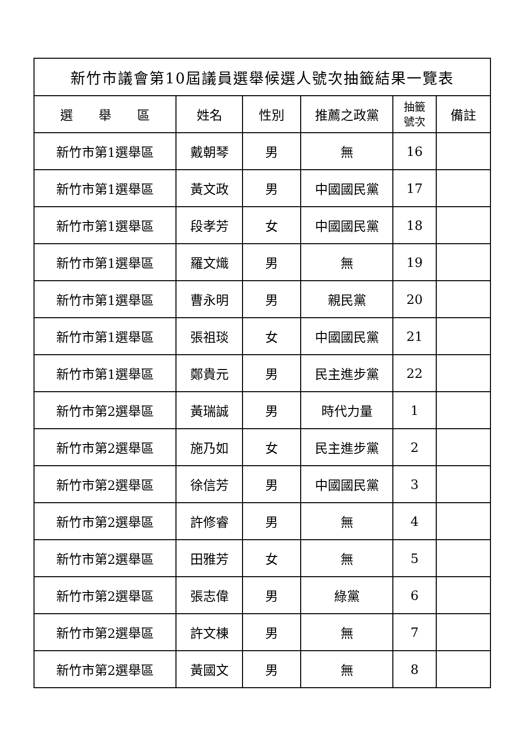| 新竹市議會第10屆議員選舉候選人號次抽籤結果一覽表 | | | | | |
| --- | --- | --- | --- | --- | --- |
| 選 舉 區 | 姓名 | 性別 | 推薦之政黨 | 抽籤 號次 | 備註 |
| 新竹市第1選舉區 | 戴朝琴 | 男 | 無 | 16 | |
| 新竹市第1選舉區 | 黃文政 | 男 | 中國國民黨 | 17 | |
| 新竹市第1選舉區 | 段孝芳 | 女 | 中國國民黨 | 18 | |
| 新竹市第1選舉區 | 羅文熾 | 男 | 無 | 19 | |
| 新竹市第1選舉區 | 曹永明 | 男 | 親民黨 | 20 | |
| 新竹市第1選舉區 | 張祖琰 | 女 | 中國國民黨 | 21 | |
| 新竹市第1選舉區 | 鄭貴元 | 男 | 民主進步黨 | 22 | |
| 新竹市第2選舉區 | 黃瑞誠 | 男 | 時代力量 | 1 | |
| 新竹市第2選舉區 | 施乃如 | 女 | 民主進步黨 | 2 | |
| 新竹市第2選舉區 | 徐信芳 | 男 | 中國國民黨 | 3 | |
| 新竹市第2選舉區 | 許修睿 | 男 | 無 | 4 | |
| 新竹市第2選舉區 | 田雅芳 | 女 | 無 | 5 | |
| 新竹市第2選舉區 | 張志偉 | 男 | 綠黨 | 6 | |
| 新竹市第2選舉區 | 許文棟 | 男 | 無 | 7 | |
| 新竹市第2選舉區 | 黃國文 | 男 | 無 | 8 | |